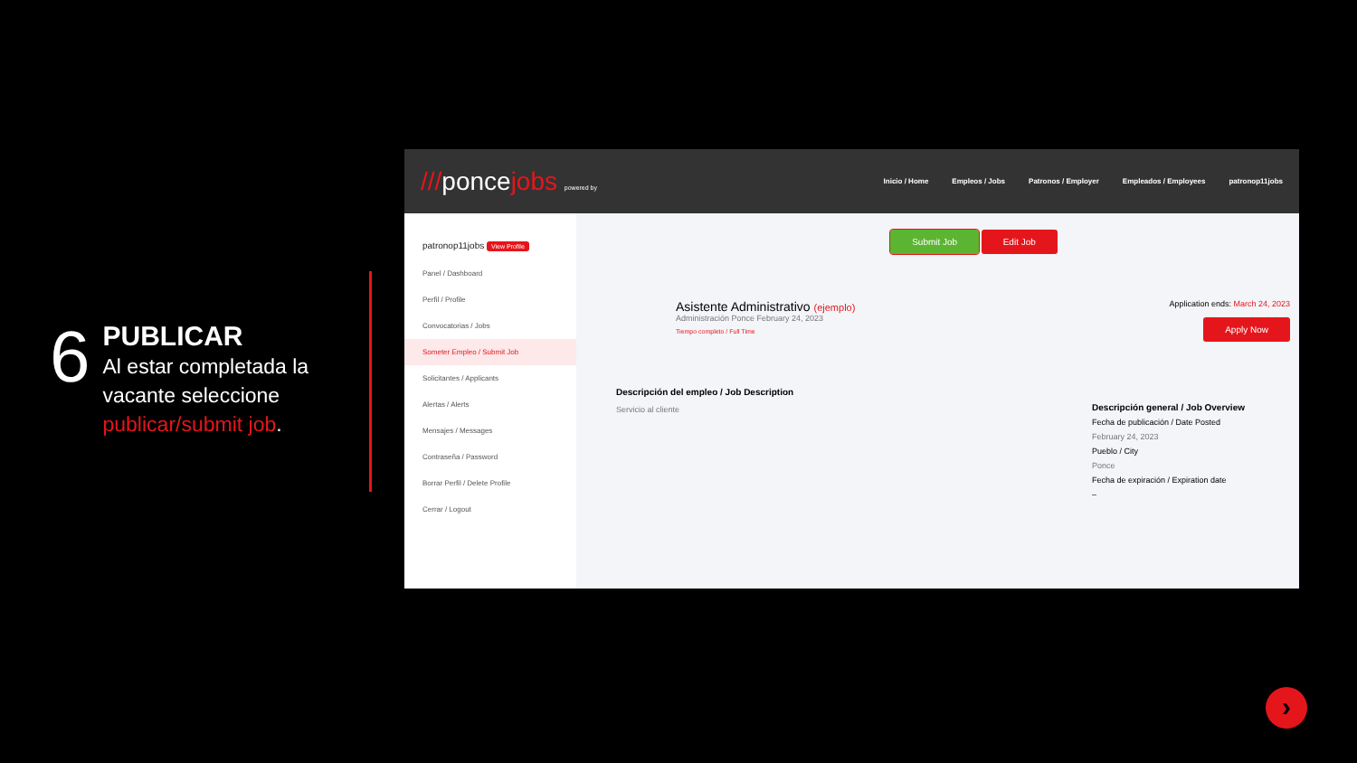6
PUBLICAR
Al estar completada la vacante seleccione publicar/submit job.
///poncejobs powered by
Inicio / Home Empleos / Jobs Patronos / Employer Empleados / Employees patronop11jobs
patronop11jobs View Profile
Panel / Dashboard
Perfil / Profile
Convocatorias / Jobs
Someter Empleo / Submit Job
Solicitantes / Applicants
Alertas / Alerts
Mensajes / Messages
Contraseña / Password
Borrar Perfil / Delete Profile
Cerrar / Logout
Submit Job Edit Job
Asistente Administrativo (ejemplo)
Administración Ponce February 24, 2023
Tiempo completo / Full Time
Application ends: March 24, 2023
Apply Now
Descripción del empleo / Job Description
Servicio al cliente
Descripción general / Job Overview
Fecha de publicación / Date Posted
February 24, 2023
Pueblo / City
Ponce
Fecha de expiración / Expiration date
–
›